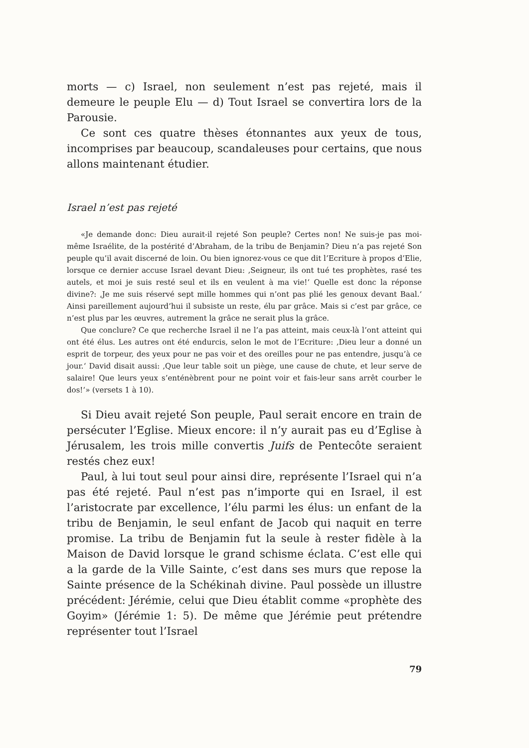morts — c) Israel, non seulement n’est pas rejeté, mais il demeure le peuple Elu — d) Tout Israel se convertira lors de la Parousie.
Ce sont ces quatre thèses étonnantes aux yeux de tous, incomprises par beaucoup, scandaleuses pour certains, que nous allons maintenant étudier.
Israel n’est pas rejeté
«Je demande donc: Dieu aurait-il rejeté Son peuple? Certes non! Ne suis-je pas moi-même Israélite, de la postérité d’Abraham, de la tribu de Benjamin? Dieu n’a pas rejeté Son peuple qu’il avait discerné de loin. Ou bien ignorez-vous ce que dit l’Ecriture à propos d’Elie, lorsque ce dernier accuse Israel devant Dieu: ‚Seigneur, ils ont tué tes prophètes, rasé tes autels, et moi je suis resté seul et ils en veulent à ma vie!‘ Quelle est donc la réponse divine?: ‚Je me suis réservé sept mille hommes qui n’ont pas plié les genoux devant Baal.‘ Ainsi pareillement aujourd’hui il subsiste un reste, élu par grâce. Mais si c’est par grâce, ce n’est plus par les œuvres, autrement la grâce ne serait plus la grâce.
Que conclure? Ce que recherche Israel il ne l’a pas atteint, mais ceux-là l’ont atteint qui ont été élus. Les autres ont été endurcis, selon le mot de l’Ecriture: ‚Dieu leur a donné un esprit de torpeur, des yeux pour ne pas voir et des oreilles pour ne pas entendre, jusqu’à ce jour.‘ David disait aussi: ‚Que leur table soit un piège, une cause de chute, et leur serve de salaire! Que leurs yeux s’enténèbrent pour ne point voir et fais-leur sans arrêt courber le dos!‘» (versets 1 à 10).
Si Dieu avait rejeté Son peuple, Paul serait encore en train de persécuter l’Eglise. Mieux encore: il n’y aurait pas eu d’Eglise à Jérusalem, les trois mille convertis Juifs de Pentecôte seraient restés chez eux!
Paul, à lui tout seul pour ainsi dire, représente l’Israel qui n’a pas été rejeté. Paul n’est pas n’importe qui en Israel, il est l’aristocrate par excellence, l’élu parmi les élus: un enfant de la tribu de Benjamin, le seul enfant de Jacob qui naquit en terre promise. La tribu de Benjamin fut la seule à rester fidèle à la Maison de David lorsque le grand schisme éclata. C’est elle qui a la garde de la Ville Sainte, c’est dans ses murs que repose la Sainte présence de la Schékinah divine. Paul possède un illustre précédent: Jérémie, celui que Dieu établit comme «prophète des Goyim» (Jérémie 1: 5). De même que Jérémie peut prétendre représenter tout l’Israel
79